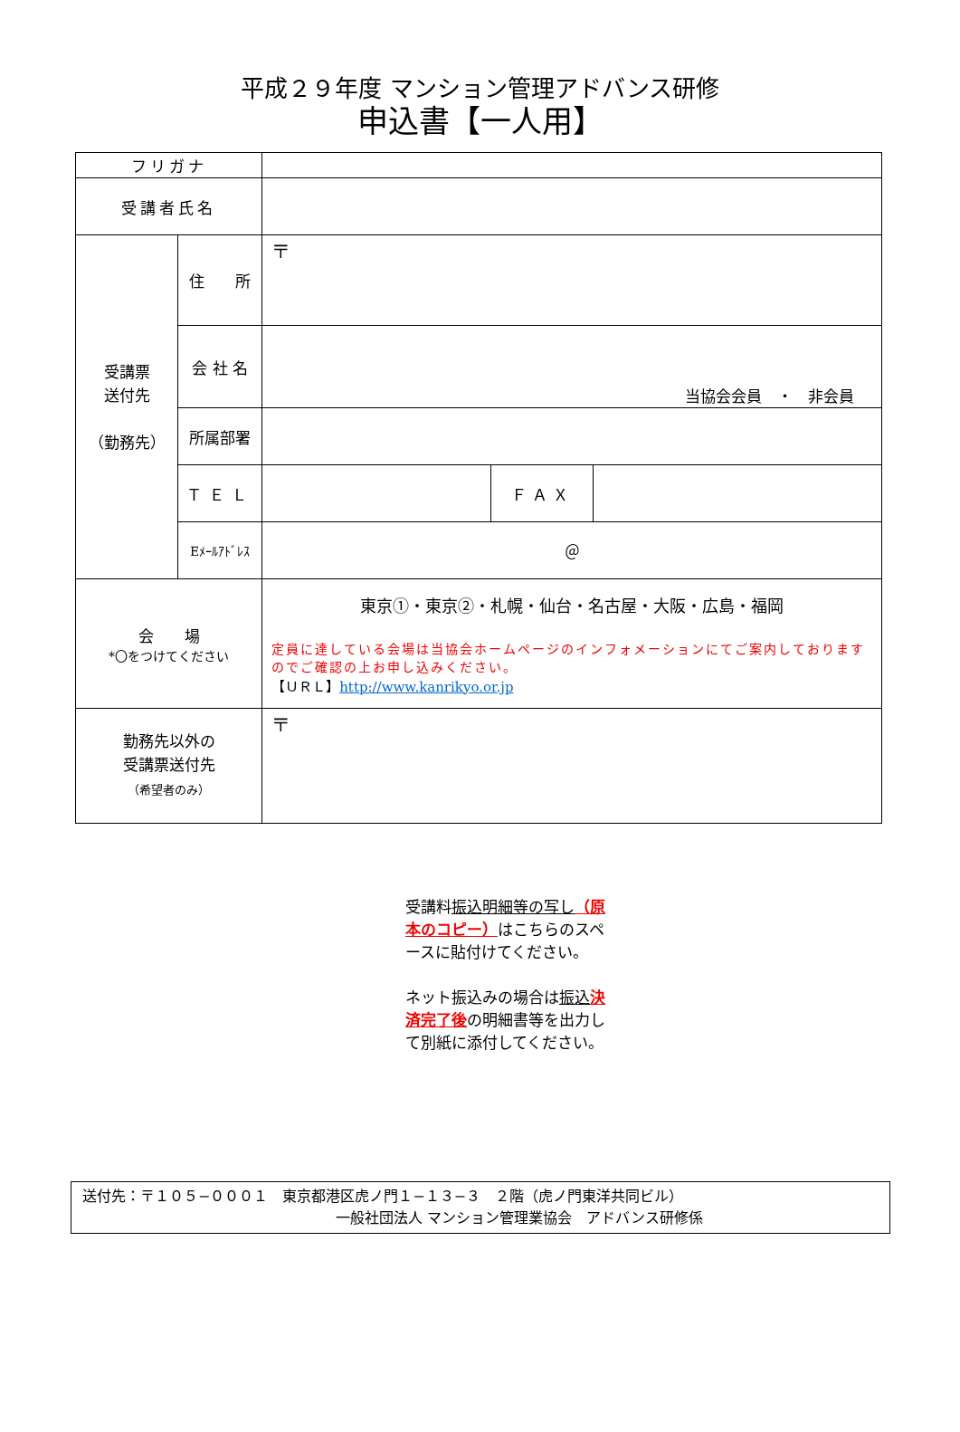平成２９年度 マンション管理アドバンス研修
申込書【一人用】
| フリガナ | | | | |
| 受講者氏名 | | | | |
| 受講票 送付先 （勤務先） | 住 所 | 〒 | | |
| | 会 社 名 | 当協会会員 ・ 非会員 | | |
| | 所属部署 | | | |
| | ＴＥＬ | | ＦＡＸ | |
| | Eﾒｰﾙｱﾄﾞﾚｽ | ＠ | | |
| 会 場 *〇をつけてください | | 東京①・東京②・札幌・仙台・名古屋・大阪・広島・福岡 定員に達している会場は当協会ホームページのインフォメーションにてご案内しておりますのでご確認の上お申し込みください。 【ＵＲＬ】 http://www.kanrikyo.or.jp | | |
| 勤務先以外の 受講票送付先 （希望者のみ） | | 〒 | | |
受講料振込明細等の写し（原本のコピー）はこちらのスペースに貼付けてください。
ネット振込みの場合は振込 決済完了後の明細書等を出力して別紙に添付してください。
送付先：〒１０５−０００１　東京都港区虎ノ門１−１３−３　２階（虎ノ門東洋共同ビル）
一般社団法人 マンション管理業協会　アドバンス研修係